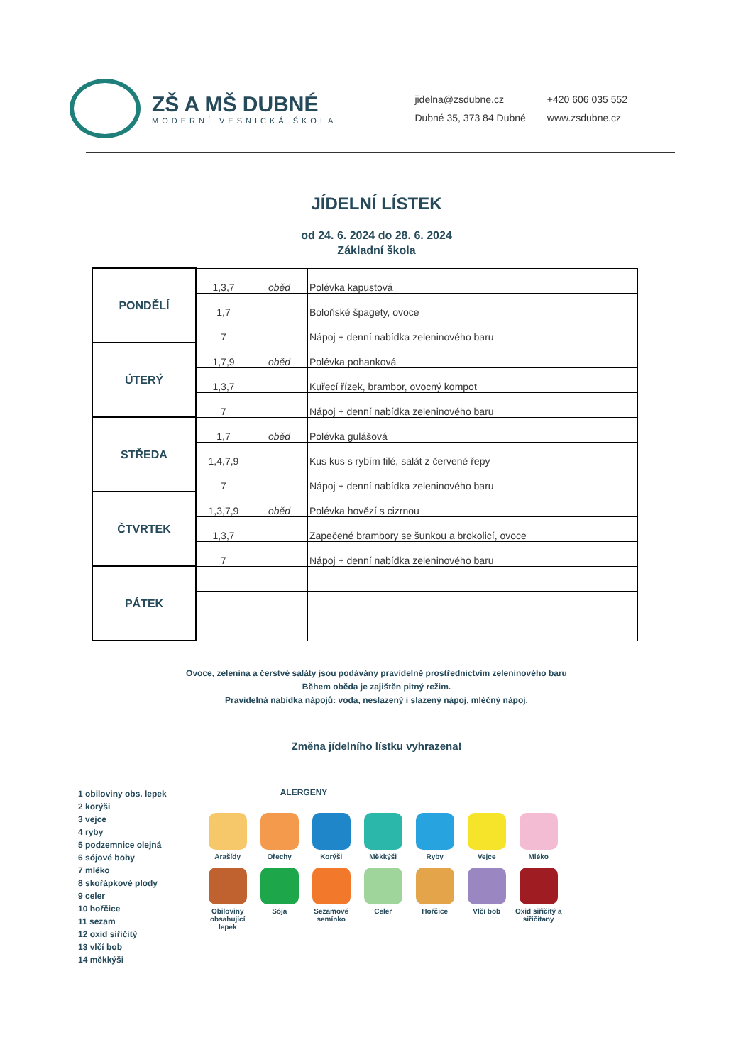ZŠ A MŠ DUBNÉ
MODERNÍ VESNICKÁ ŠKOLA
jidelna@zsdubne.cz
Dubné 35, 373 84 Dubné
+420 606 035 552
www.zsdubne.cz
JÍDELNÍ LÍSTEK
od 24. 6. 2024 do 28. 6. 2024
Základní škola
| PONDĚLÍ | 1,3,7 | oběd | Polévka kapustová |
| | 1,7 | | Boloňské špagety, ovoce |
| | 7 | | Nápoj + denní nabídka zeleninového baru |
| ÚTERÝ | 1,7,9 | oběd | Polévka pohanková |
| | 1,3,7 | | Kuřecí řízek, brambor, ovocný kompot |
| | 7 | | Nápoj + denní nabídka zeleninového baru |
| STŘEDA | 1,7 | oběd | Polévka gulášová |
| | 1,4,7,9 | | Kus kus s rybím filé, salát z červené řepy |
| | 7 | | Nápoj + denní nabídka zeleninového baru |
| ČTVRTEK | 1,3,7,9 | oběd | Polévka hovězí s cizrnou |
| | 1,3,7 | | Zapečené brambory se šunkou a brokolicí, ovoce |
| | 7 | | Nápoj + denní nabídka zeleninového baru |
| PÁTEK | | | |
Ovoce, zelenina a čerstvé saláty jsou podávány pravidelně prostřednictvím zeleninového baru
Během oběda je zajištěn pitný režim.
Pravidelná nabídka nápojů: voda, neslazený i slazený nápoj, mléčný nápoj.
Změna jídelního lístku vyhrazena!
1 obiloviny obs. lepek
2 korýši
3 vejce
4 ryby
5 podzemnice olejná
6 sójové boby
7 mléko
8 skořápkové plody
9 celer
10 hořčice
11 sezam
12 oxid siřičitý
13 vlčí bob
14 měkkýši
ALERGENY
Arašídy
Ořechy
Korýši
Měkkýši
Ryby
Vejce
Mléko
Obiloviny obsahující lepek
Sója
Sezamové semínko
Celer
Hořčice
Vlčí bob
Oxid siřičitý a siřičitany